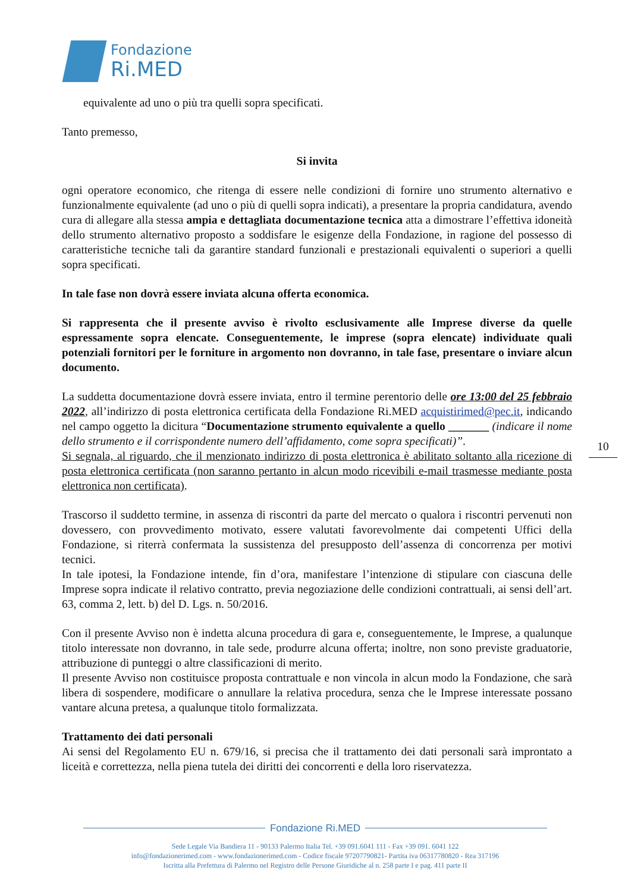Fondazione
Ri.MED
equivalente ad uno o più tra quelli sopra specificati.
Tanto premesso,
Si invita
ogni operatore economico, che ritenga di essere nelle condizioni di fornire uno strumento alternativo e funzionalmente equivalente (ad uno o più di quelli sopra indicati), a presentare la propria candidatura, avendo cura di allegare alla stessa ampia e dettagliata documentazione tecnica atta a dimostrare l’effettiva idoneità dello strumento alternativo proposto a soddisfare le esigenze della Fondazione, in ragione del possesso di caratteristiche tecniche tali da garantire standard funzionali e prestazionali equivalenti o superiori a quelli sopra specificati.
In tale fase non dovrà essere inviata alcuna offerta economica.
Si rappresenta che il presente avviso è rivolto esclusivamente alle Imprese diverse da quelle espressamente sopra elencate. Conseguentemente, le imprese (sopra elencate) individuate quali potenziali fornitori per le forniture in argomento non dovranno, in tale fase, presentare o inviare alcun documento.
La suddetta documentazione dovrà essere inviata, entro il termine perentorio delle ore 13:00 del 25 febbraio 2022, all’indirizzo di posta elettronica certificata della Fondazione Ri.MED acquistirimed@pec.it, indicando nel campo oggetto la dicitura “Documentazione strumento equivalente a quello _______ (indicare il nome dello strumento e il corrispondente numero dell’affidamento, come sopra specificati)”.
Si segnala, al riguardo, che il menzionato indirizzo di posta elettronica è abilitato soltanto alla ricezione di posta elettronica certificata (non saranno pertanto in alcun modo ricevibili e-mail trasmesse mediante posta elettronica non certificata).
Trascorso il suddetto termine, in assenza di riscontri da parte del mercato o qualora i riscontri pervenuti non dovessero, con provvedimento motivato, essere valutati favorevolmente dai competenti Uffici della Fondazione, si riterrà confermata la sussistenza del presupposto dell’assenza di concorrenza per motivi tecnici.
In tale ipotesi, la Fondazione intende, fin d’ora, manifestare l’intenzione di stipulare con ciascuna delle Imprese sopra indicate il relativo contratto, previa negoziazione delle condizioni contrattuali, ai sensi dell’art. 63, comma 2, lett. b) del D. Lgs. n. 50/2016.
Con il presente Avviso non è indetta alcuna procedura di gara e, conseguentemente, le Imprese, a qualunque titolo interessate non dovranno, in tale sede, produrre alcuna offerta; inoltre, non sono previste graduatorie, attribuzione di punteggi o altre classificazioni di merito.
Il presente Avviso non costituisce proposta contrattuale e non vincola in alcun modo la Fondazione, che sarà libera di sospendere, modificare o annullare la relativa procedura, senza che le Imprese interessate possano vantare alcuna pretesa, a qualunque titolo formalizzata.
Trattamento dei dati personali
Ai sensi del Regolamento EU n. 679/16, si precisa che il trattamento dei dati personali sarà improntato a liceità e correttezza, nella piena tutela dei diritti dei concorrenti e della loro riservatezza.
10
Fondazione Ri.MED
Sede Legale Via Bandiera 11 - 90133 Palermo Italia Tel. +39 091.6041 111 - Fax +39 091. 6041 122
info@fondazionerimed.com - www.fondazionerimed.com - Codice fiscale 97207790821- Partita iva 06317780820 - Rea 317196
Iscritta alla Prefettura di Palermo nel Registro delle Persone Giuridiche al n. 258 parte I e pag. 411 parte II